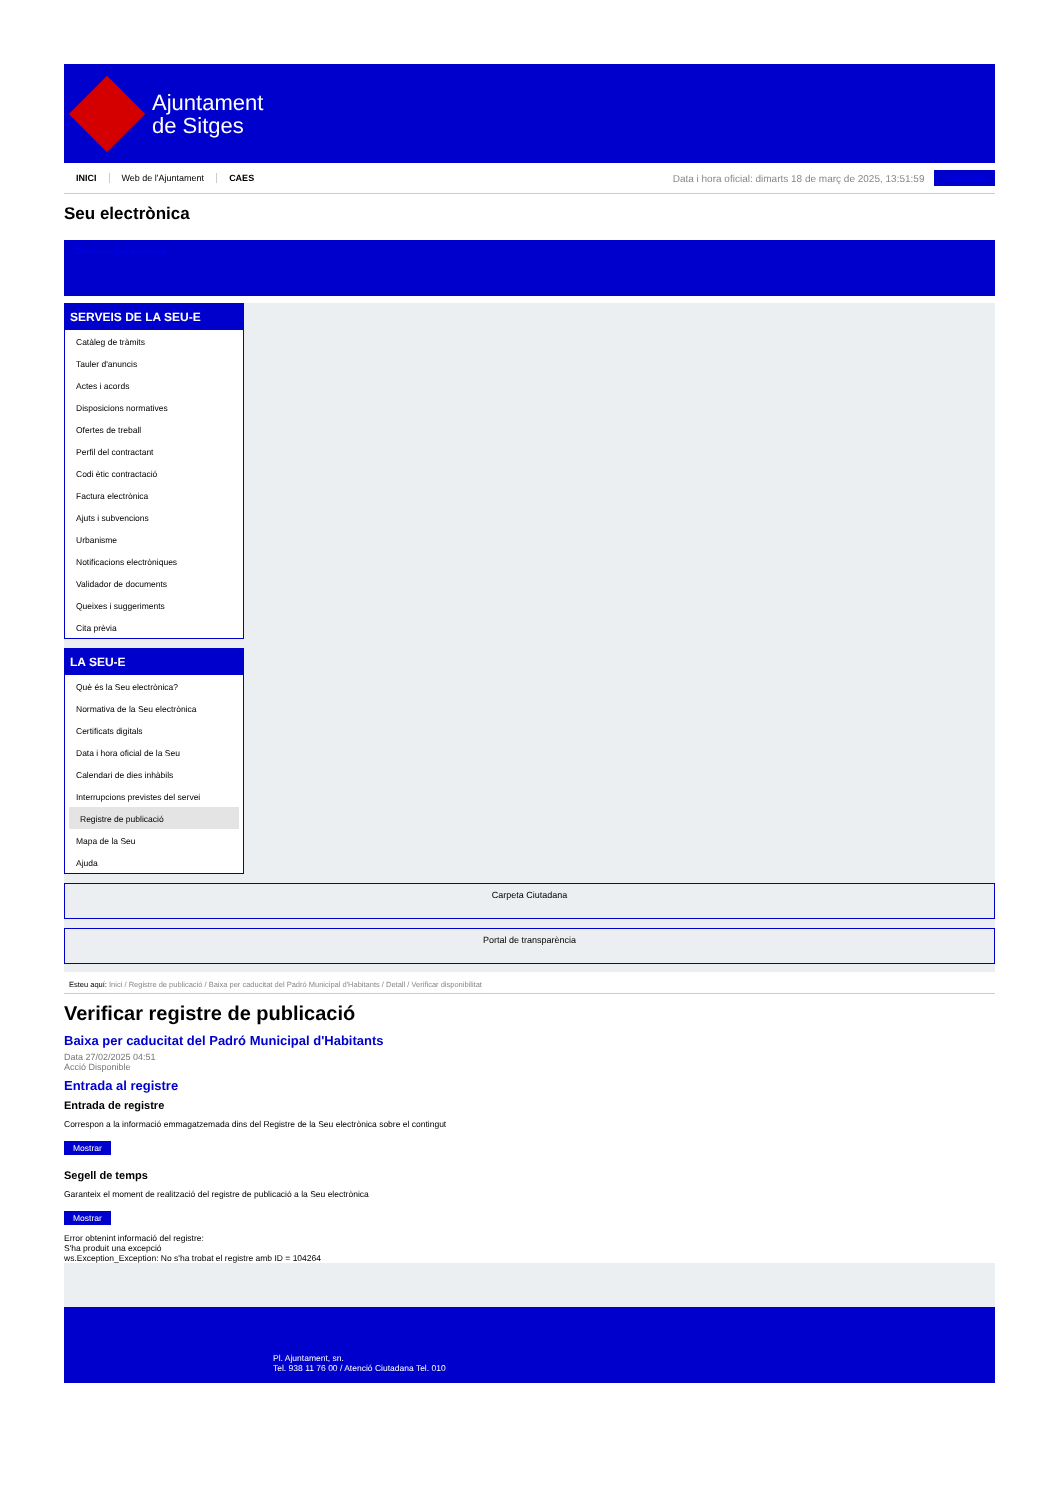Ajuntament
de Sitges
INICI Web de l'Ajuntament CAES
Data i hora oficial: dimarts 18 de març de 2025, 13:51:59
Sincronitza
Seu electrònica
Obtenir còpia autèntica
SERVEIS DE LA SEU-E
Catàleg de tràmits
Tauler d'anuncis
Actes i acords
Disposicions normatives
Ofertes de treball
Perfil del contractant
Codi ètic contractació
Factura electrònica
Ajuts i subvencions
Urbanisme
Notificacions electròniques
Validador de documents
Queixes i suggeriments
Cita prèvia
LA SEU-E
Què és la Seu electrònica?
Normativa de la Seu electrònica
Certificats digitals
Data i hora oficial de la Seu
Calendari de dies inhàbils
Interrupcions previstes del servei
Registre de publicació
Mapa de la Seu
Ajuda
Carpeta Ciutadana
Portal de transparència
Esteu aquí: Inici / Registre de publicació / Baixa per caducitat del Padró Municipal d'Habitants / Detall / Verificar disponibilitat
Verificar registre de publicació
Baixa per caducitat del Padró Municipal d'Habitants
Data 27/02/2025 04:51
Acció Disponible
Entrada al registre
Entrada de registre
Correspon a la informació emmagatzemada dins del Registre de la Seu electrònica sobre el contingut
Mostrar
Segell de temps
Garanteix el moment de realització del registre de publicació a la Seu electrònica
Mostrar
Error obtenint informació del registre:
S'ha produit una excepció
ws.Exception_Exception: No s'ha trobat el registre amb ID = 104264
Pl. Ajuntament, sn.
Tel. 938 11 76 00 / Atenció Ciutadana Tel. 010